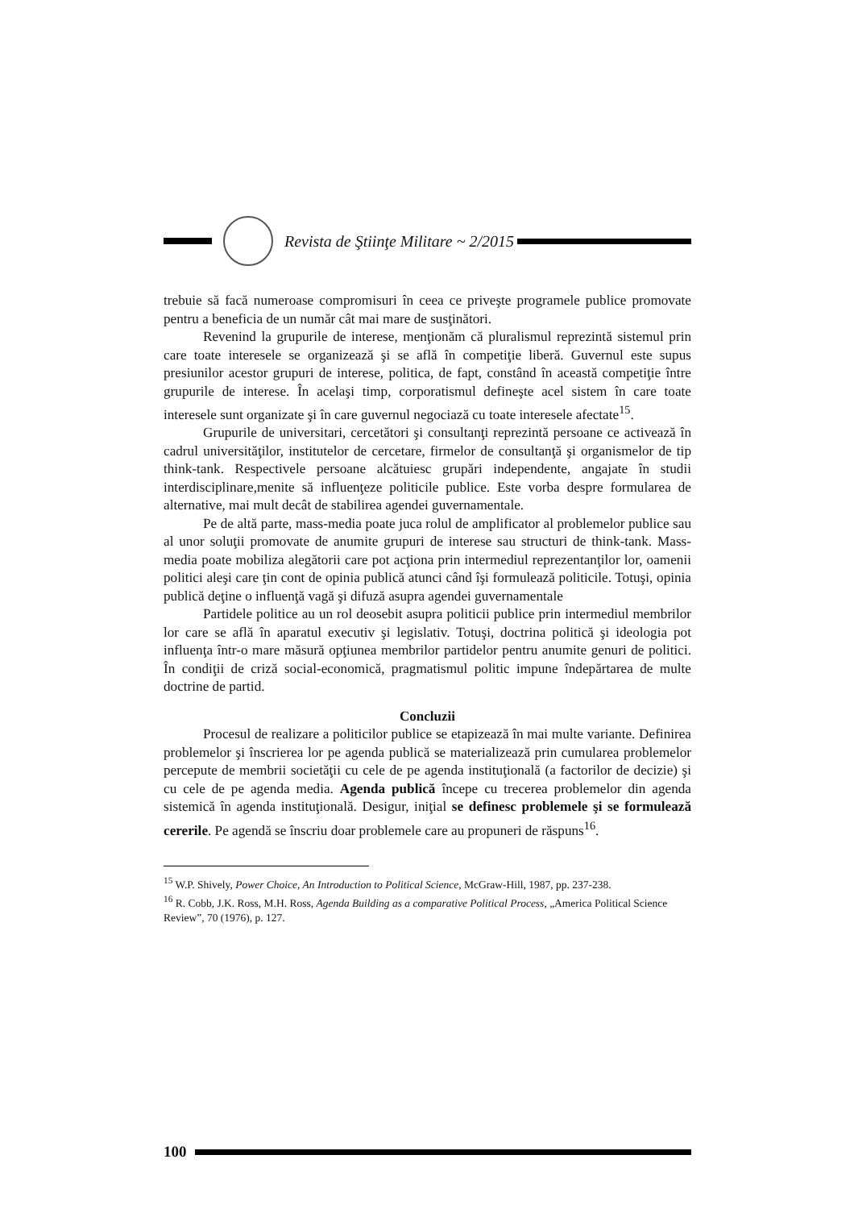Revista de Ştiinţe Militare ~ 2/2015
trebuie să facă numeroase compromisuri în ceea ce priveşte programele publice promovate pentru a beneficia de un număr cât mai mare de susţinători.
Revenind la grupurile de interese, menţionăm că pluralismul reprezintă sistemul prin care toate interesele se organizează şi se află în competiţie liberă. Guvernul este supus presiunilor acestor grupuri de interese, politica, de fapt, constând în această competiţie între grupurile de interese. În acelaşi timp, corporatismul defineşte acel sistem în care toate interesele sunt organizate şi în care guvernul negociază cu toate interesele afectate<sup>15</sup>.
Grupurile de universitari, cercetători şi consultanţi reprezintă persoane ce activează în cadrul universităţilor, institutelor de cercetare, firmelor de consultanţă şi organismelor de tip think-tank. Respectivele persoane alcătuiesc grupări independente, angajate în studii interdisciplinare,menite să influenţeze politicile publice. Este vorba despre formularea de alternative, mai mult decât de stabilirea agendei guvernamentale.
Pe de altă parte, mass-media poate juca rolul de amplificator al problemelor publice sau al unor soluţii promovate de anumite grupuri de interese sau structuri de think-tank. Mass-media poate mobiliza alegătorii care pot acţiona prin intermediul reprezentanţilor lor, oamenii politici aleşi care ţin cont de opinia publică atunci când îşi formulează politicile. Totuşi, opinia publică deţine o influenţă vagă şi difuză asupra agendei guvernamentale
Partidele politice au un rol deosebit asupra politicii publice prin intermediul membrilor lor care se află în aparatul executiv şi legislativ. Totuşi, doctrina politică şi ideologia pot influenţa într-o mare măsură opţiunea membrilor partidelor pentru anumite genuri de politici. În condiţii de criză social-economică, pragmatismul politic impune îndepărtarea de multe doctrine de partid.
Concluzii
Procesul de realizare a politicilor publice se etapizează în mai multe variante. Definirea problemelor şi înscrierea lor pe agenda publică se materializează prin cumularea problemelor percepute de membrii societăţii cu cele de pe agenda instituţională (a factorilor de decizie) şi cu cele de pe agenda media. Agenda publică începe cu trecerea problemelor din agenda sistemică în agenda instituţională. Desigur, iniţial se definesc problemele şi se formulează cererile. Pe agendă se înscriu doar problemele care au propuneri de răspuns<sup>16</sup>.
<sup>15</sup> W.P. Shively, Power Choice, An Introduction to Political Science, McGraw-Hill, 1987, pp. 237-238.
<sup>16</sup> R. Cobb, J.K. Ross, M.H. Ross, Agenda Building as a comparative Political Process, „America Political Science Review”, 70 (1976), p. 127.
100